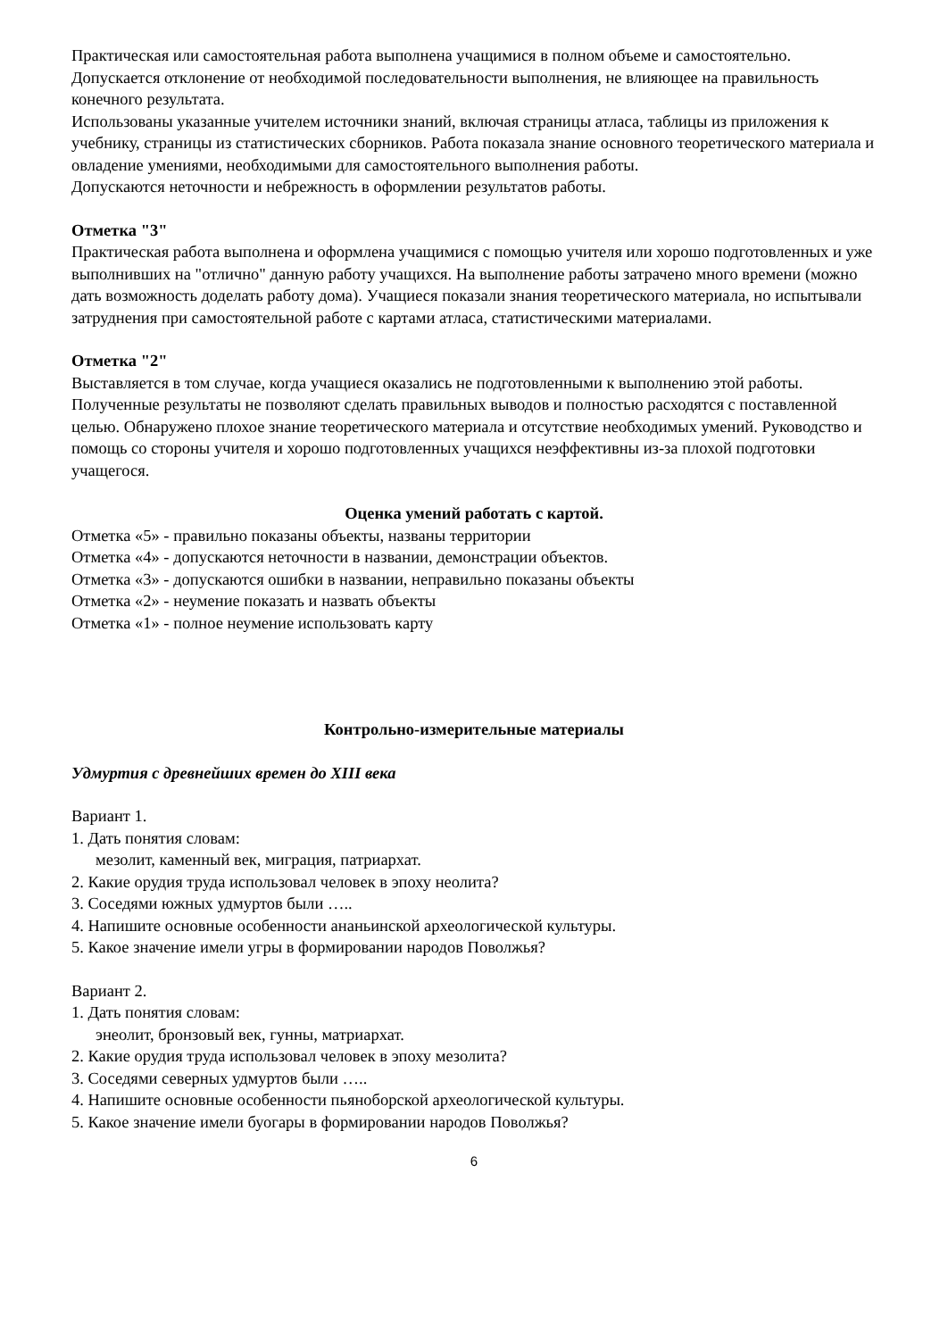Практическая или самостоятельная работа выполнена учащимися в полном объеме и самостоятельно.
Допускается отклонение от необходимой последовательности выполнения, не влияющее на правильность конечного результата.
Использованы указанные учителем источники знаний, включая страницы атласа, таблицы из приложения к учебнику, страницы из статистических сборников. Работа показала знание основного теоретического материала и овладение умениями, необходимыми для самостоятельного выполнения работы.
Допускаются неточности и небрежность в оформлении результатов работы.
Отметка "3"
Практическая работа выполнена и оформлена учащимися с помощью учителя или хорошо подготовленных и уже выполнивших на "отлично" данную работу учащихся. На выполнение работы затрачено много времени (можно дать возможность доделать работу дома). Учащиеся показали знания теоретического материала, но испытывали затруднения при самостоятельной работе с картами атласа, статистическими материалами.
Отметка "2"
Выставляется в том случае, когда учащиеся оказались не подготовленными к выполнению этой работы. Полученные результаты не позволяют сделать правильных выводов и полностью расходятся с поставленной целью. Обнаружено плохое знание теоретического материала и отсутствие необходимых умений. Руководство и помощь со стороны учителя и хорошо подготовленных учащихся неэффективны из-за плохой подготовки учащегося.
Оценка умений работать с картой.
Отметка «5» - правильно показаны объекты, названы территории
Отметка «4» - допускаются неточности в названии, демонстрации объектов.
Отметка «3» - допускаются ошибки в названии, неправильно показаны объекты
Отметка «2» - неумение показать и назвать объекты
Отметка «1» - полное неумение использовать карту
Контрольно-измерительные материалы
Удмуртия с древнейших времен до XIII века
Вариант 1.
1. Дать понятия словам:
мезолит, каменный век, миграция, патриархат.
2. Какие орудия труда использовал человек в эпоху неолита?
3. Соседями южных удмуртов были …..
4. Напишите основные особенности ананьинской археологической культуры.
5. Какое значение имели угры в формировании народов Поволжья?
Вариант 2.
1. Дать понятия словам:
энеолит, бронзовый век, гунны, матриархат.
2. Какие орудия труда использовал человек в эпоху мезолита?
3. Соседями северных удмуртов были …..
4. Напишите основные особенности пьяноборской археологической культуры.
5. Какое значение имели буогары в формировании народов Поволжья?
6